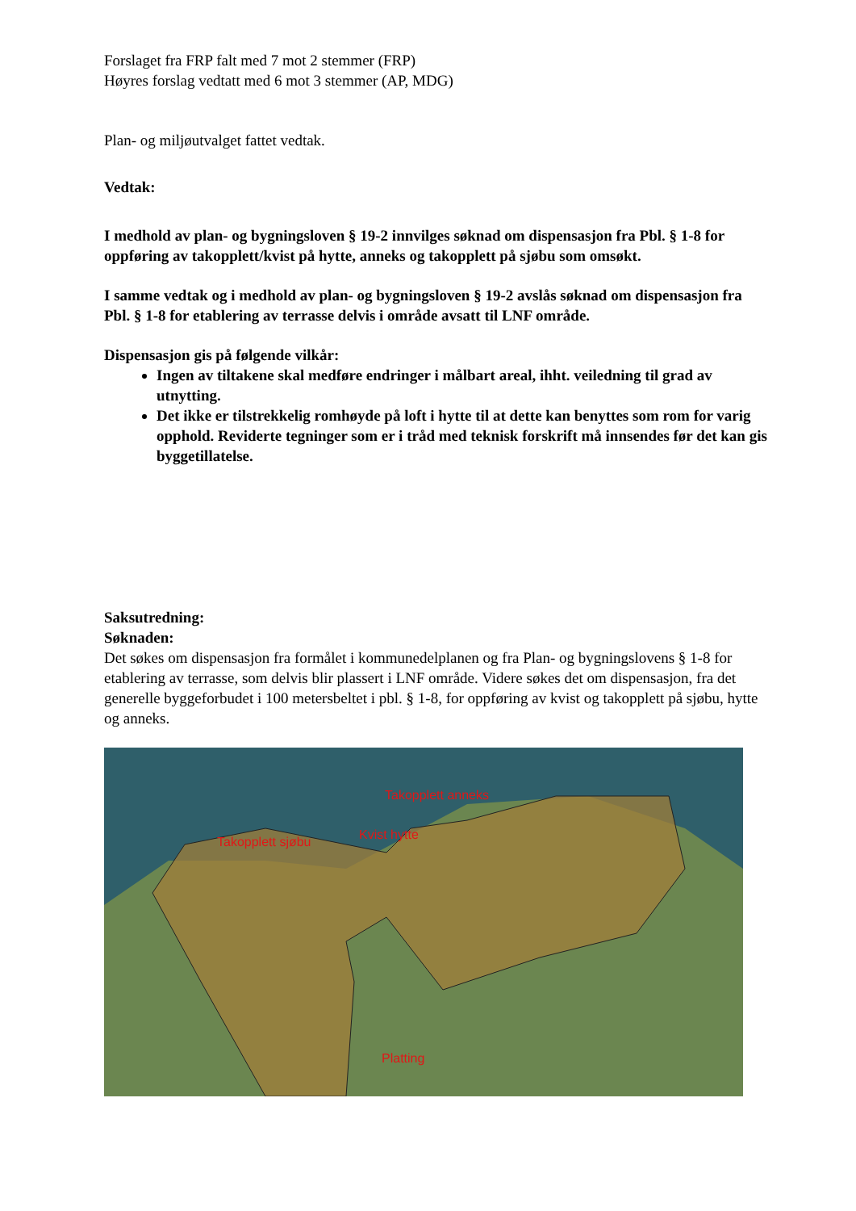Forslaget fra FRP falt med 7 mot 2 stemmer (FRP)
Høyres forslag vedtatt med 6 mot 3 stemmer (AP, MDG)
Plan- og miljøutvalget fattet vedtak.
Vedtak:
I medhold av plan- og bygningsloven § 19-2 innvilges søknad om dispensasjon fra Pbl. § 1-8 for oppføring av takopplett/kvist på hytte, anneks og takopplett på sjøbu som omsøkt.
I samme vedtak og i medhold av plan- og bygningsloven § 19-2 avslås søknad om dispensasjon fra Pbl. § 1-8 for etablering av terrasse delvis i område avsatt til LNF område.
Dispensasjon gis på følgende vilkår:
Ingen av tiltakene skal medføre endringer i målbart areal, ihht. veiledning til grad av utnytting.
Det ikke er tilstrekkelig romhøyde på loft i hytte til at dette kan benyttes som rom for varig opphold. Reviderte tegninger som er i tråd med teknisk forskrift må innsendes før det kan gis byggetillatelse.
Saksutredning:
Søknaden:
Det søkes om dispensasjon fra formålet i kommunedelplanen og fra Plan- og bygningslovens § 1-8 for etablering av terrasse, som delvis blir plassert i LNF område. Videre søkes det om dispensasjon, fra det generelle byggeforbudet i 100 metersbeltet i pbl. § 1-8, for oppføring av kvist og takopplett på sjøbu, hytte og anneks.
Takopplett anneks
Takopplett sjøbu
Kvist hytte
Platting